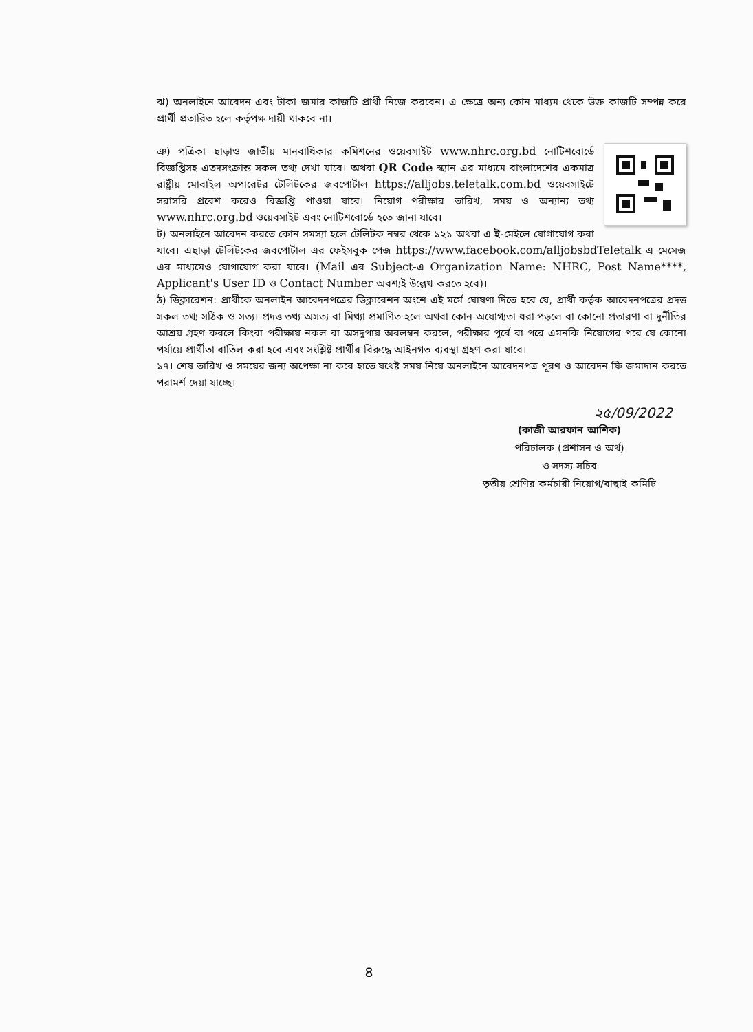ঝ) অনলাইনে আবেদন এবং টাকা জমার কাজটি প্রার্থী নিজে করবেন। এ ক্ষেত্রে অন্য কোন মাধ্যম থেকে উক্ত কাজটি সম্পন্ন করে প্রার্থী প্রতারিত হলে কর্তৃপক্ষ দায়ী থাকবে না।
ঞ) পত্রিকা ছাড়াও জাতীয় মানবাধিকার কমিশনের ওয়েবসাইট www.nhrc.org.bd নোটিশবোর্ডে বিজ্ঞপ্তিসহ এতদসংক্রান্ত সকল তথ্য দেখা যাবে। অথবা QR Code স্ক্যান এর মাধ্যমে বাংলাদেশের একমাত্র রাষ্ট্রীয় মোবাইল অপারেটর টেলিটকের জবপোর্টাল https://alljobs.teletalk.com.bd ওয়েবসাইটে সরাসরি প্রবেশ করেও বিজ্ঞপ্তি পাওয়া যাবে। নিয়োগ পরীক্ষার তারিখ, সময় ও অন্যান্য তথ্য www.nhrc.org.bd ওয়েবসাইট এবং নোটিশবোর্ডে হতে জানা যাবে।
ট) অনলাইনে আবেদন করতে কোন সমস্যা হলে টেলিটক নম্বর থেকে ১২১ অথবা এ ই-মেইলে যোগাযোগ করা যাবে। এছাড়া টেলিটকের জবপোর্টাল এর ফেইসবুক পেজ https://www.facebook.com/alljobsbdTeletalk এ মেসেজ এর মাধ্যমেও যোগাযোগ করা যাবে। (Mail এর Subject-এ Organization Name: NHRC, Post Name****, Applicant's User ID ও Contact Number অবশ্যই উল্লেখ করতে হবে)।
ঠ) ডিক্লারেশন: প্রার্থীকে অনলাইন আবেদনপত্রের ডিক্লারেশন অংশে এই মর্মে ঘোষণা দিতে হবে যে, প্রার্থী কর্তৃক আবেদনপত্রের প্রদত্ত সকল তথ্য সঠিক ও সত্য। প্রদত্ত তথ্য অসত্য বা মিথ্যা প্রমাণিত হলে অথবা কোন অযোগ্যতা ধরা পড়লে বা কোনো প্রতারণা বা দুর্নীতির আশ্রয় গ্রহণ করলে কিংবা পরীক্ষায় নকল বা অসদুপায় অবলম্বন করলে, পরীক্ষার পূর্বে বা পরে এমনকি নিয়োগের পরে যে কোনো পর্যায়ে প্রার্থীতা বাতিল করা হবে এবং সংশ্লিষ্ট প্রার্থীর বিরুদ্ধে আইনগত ব্যবস্থা গ্রহণ করা যাবে।
১৭। শেষ তারিখ ও সময়ের জন্য অপেক্ষা না করে হাতে যথেষ্ট সময় নিয়ে অনলাইনে আবেদনপত্র পূরণ ও আবেদন ফি জমাদান করতে পরামর্শ দেয়া যাচ্ছে।
২৫/09/2022
(কাজী আরফান আশিক)
পরিচালক (প্রশাসন ও অর্থ)
ও সদস্য সচিব
তৃতীয় শ্রেণির কর্মচারী নিয়োগ/বাছাই কমিটি
৪